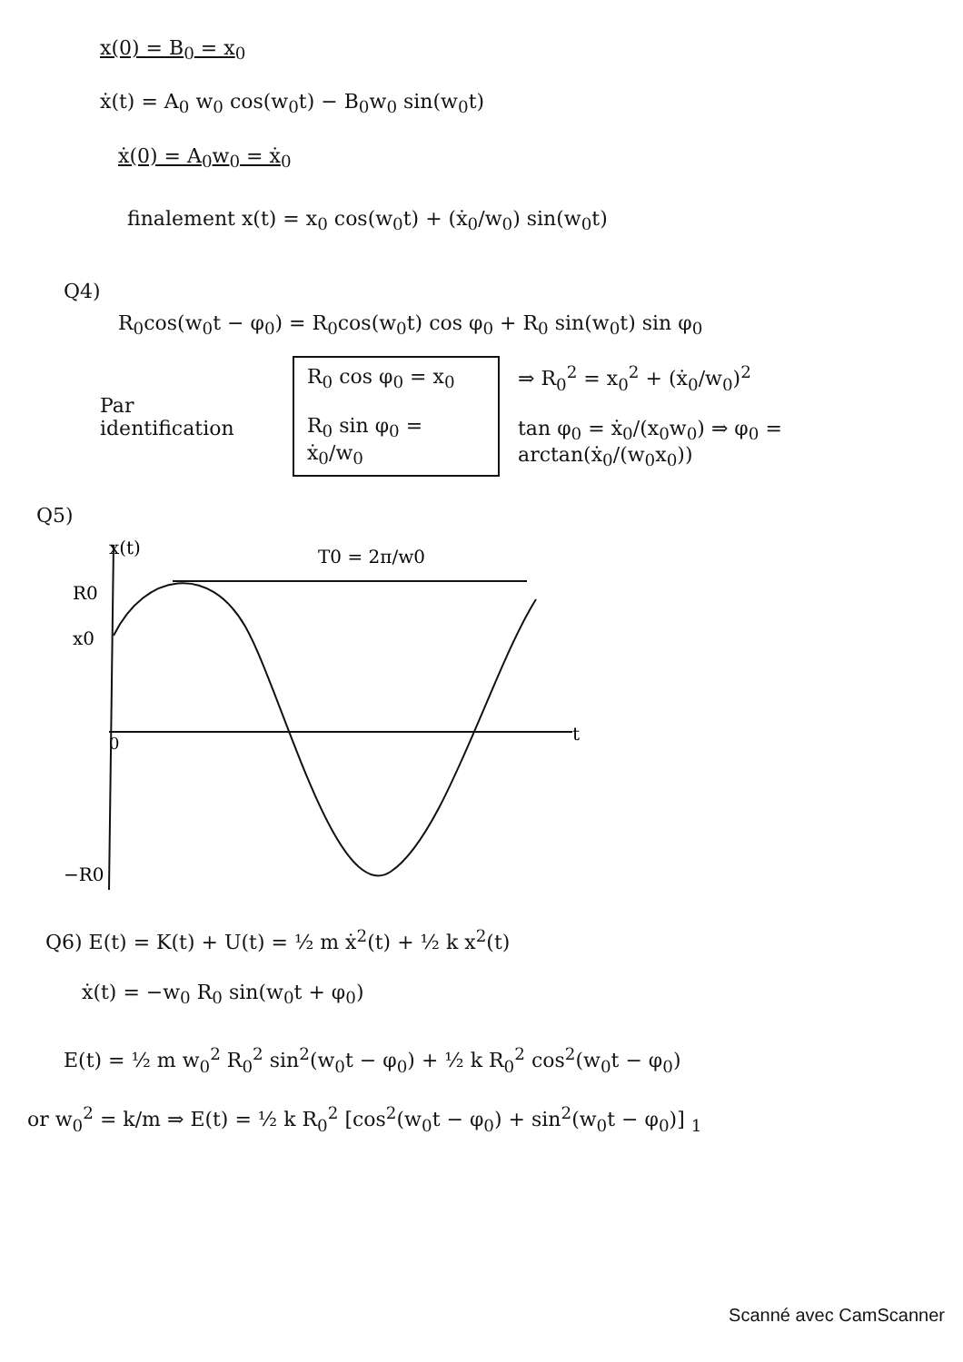x(0) = B<sub>0</sub> = x<sub>0</sub>
ẋ(t) = A<sub>0</sub> w<sub>0</sub> cos(w<sub>0</sub>t) − B<sub>0</sub>w<sub>0</sub> sin(w<sub>0</sub>t)
ẋ(0) = A<sub>0</sub>w<sub>0</sub> = ẋ<sub>0</sub>
finalement x(t) = x<sub>0</sub> cos(w<sub>0</sub>t) + (ẋ<sub>0</sub>/w<sub>0</sub>) sin(w<sub>0</sub>t)
Q4)
R<sub>0</sub>cos(w<sub>0</sub>t − φ<sub>0</sub>) = R<sub>0</sub>cos(w<sub>0</sub>t) cos φ<sub>0</sub> + R<sub>0</sub> sin(w<sub>0</sub>t) sin φ<sub>0</sub>
Par identification
R<sub>0</sub> cos φ<sub>0</sub> = x<sub>0</sub>
R<sub>0</sub> sin φ<sub>0</sub> = ẋ<sub>0</sub>/w<sub>0</sub>
⇒ R<sub>0</sub><sup>2</sup> = x<sub>0</sub><sup>2</sup> + (ẋ<sub>0</sub>/w<sub>0</sub>)<sup>2</sup>
tan φ<sub>0</sub> = ẋ<sub>0</sub>/(x<sub>0</sub>w<sub>0</sub>) ⇒ φ<sub>0</sub> = arctan(ẋ<sub>0</sub>/(w<sub>0</sub>x<sub>0</sub>))
Q5)
x(t)
T0 = 2π/w0
R0
x0
−R0
0
t
Q6) E(t) = K(t) + U(t) = ½ m ẋ<sup>2</sup>(t) + ½ k x<sup>2</sup>(t)
ẋ(t) = −w<sub>0</sub> R<sub>0</sub> sin(w<sub>0</sub>t + φ<sub>0</sub>)
E(t) = ½ m w<sub>0</sub><sup>2</sup> R<sub>0</sub><sup>2</sup> sin<sup>2</sup>(w<sub>0</sub>t − φ<sub>0</sub>) + ½ k R<sub>0</sub><sup>2</sup> cos<sup>2</sup>(w<sub>0</sub>t − φ<sub>0</sub>)
or w<sub>0</sub><sup>2</sup> = k/m ⇒ E(t) = ½ k R<sub>0</sub><sup>2</sup> [cos<sup>2</sup>(w<sub>0</sub>t − φ<sub>0</sub>) + sin<sup>2</sup>(w<sub>0</sub>t − φ<sub>0</sub>)] <sub>1</sub>
Scanné avec CamScanner